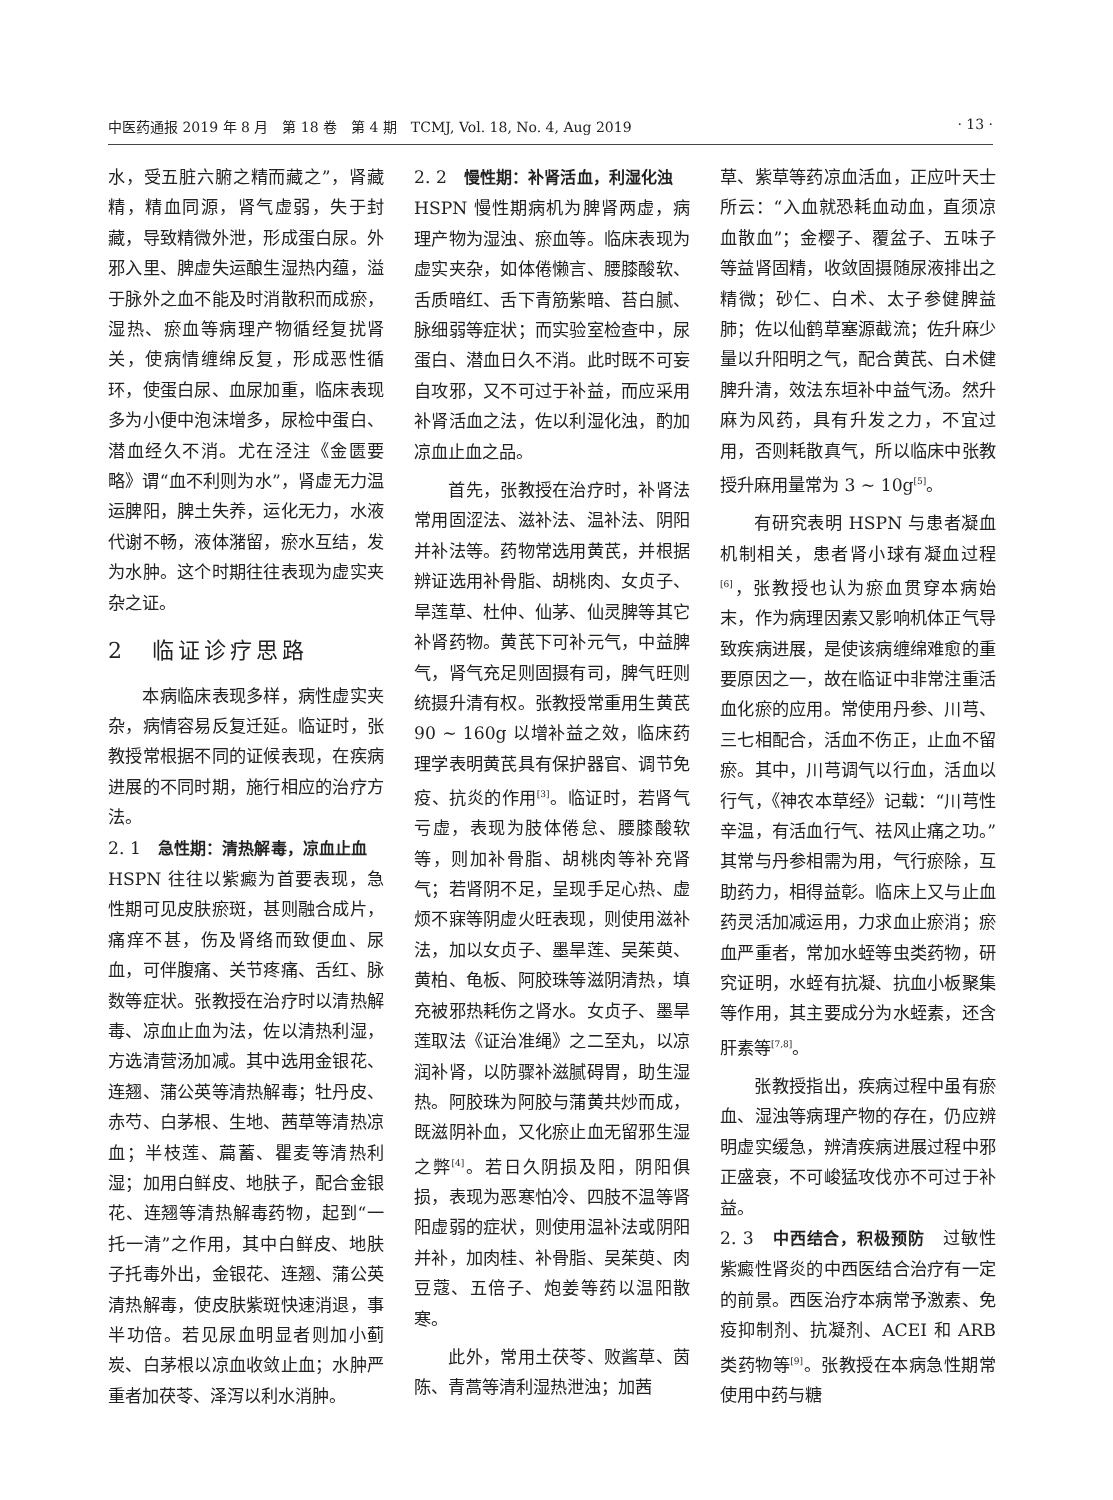中医药通报 2019 年 8 月　第 18 卷　第 4 期　TCMJ, Vol. 18, No. 4, Aug 2019 · 13 ·
水，受五脏六腑之精而藏之”，肾藏精，精血同源，肾气虚弱，失于封藏，导致精微外泄，形成蛋白尿。外邪入里、脾虚失运酿生湿热内蕴，溢于脉外之血不能及时消散积而成瘀，湿热、瘀血等病理产物循经复扰肾关，使病情缠绵反复，形成恶性循环，使蛋白尿、血尿加重，临床表现多为小便中泡沫增多，尿检中蛋白、潜血经久不消。尤在泾注《金匮要略》谓“血不利则为水”，肾虚无力温运脾阳，脾土失养，运化无力，水液代谢不畅，液体潴留，瘀水互结，发为水肿。这个时期往往表现为虚实夹杂之证。
2　临证诊疗思路
本病临床表现多样，病性虚实夹杂，病情容易反复迁延。临证时，张教授常根据不同的证候表现，在疾病进展的不同时期，施行相应的治疗方法。
2. 1　急性期：清热解毒，凉血止血　HSPN 往往以紫癜为首要表现，急性期可见皮肤瘀斑，甚则融合成片，痛痒不甚，伤及肾络而致便血、尿血，可伴腹痛、关节疼痛、舌红、脉数等症状。张教授在治疗时以清热解毒、凉血止血为法，佐以清热利湿，方选清营汤加减。其中选用金银花、连翘、蒲公英等清热解毒；牡丹皮、赤芍、白茅根、生地、茜草等清热凉血；半枝莲、萹蓄、瞿麦等清热利湿；加用白鲜皮、地肤子，配合金银花、连翘等清热解毒药物，起到“一托一清”之作用，其中白鲜皮、地肤子托毒外出，金银花、连翘、蒲公英清热解毒，使皮肤紫斑快速消退，事半功倍。若见尿血明显者则加小蓟炭、白茅根以凉血收敛止血；水肿严重者加茯苓、泽泻以利水消肿。
2. 2　慢性期：补肾活血，利湿化浊　HSPN 慢性期病机为脾肾两虚，病理产物为湿浊、瘀血等。临床表现为虚实夹杂，如体倦懒言、腰膝酸软、舌质暗红、舌下青筋紫暗、苔白腻、脉细弱等症状；而实验室检查中，尿蛋白、潜血日久不消。此时既不可妄自攻邪，又不可过于补益，而应采用补肾活血之法，佐以利湿化浊，酌加凉血止血之品。
首先，张教授在治疗时，补肾法常用固涩法、滋补法、温补法、阴阳并补法等。药物常选用黄芪，并根据辨证选用补骨脂、胡桃肉、女贞子、旱莲草、杜仲、仙茅、仙灵脾等其它补肾药物。黄芪下可补元气，中益脾气，肾气充足则固摄有司，脾气旺则统摄升清有权。张教授常重用生黄芪 90 ~ 160g 以增补益之效，临床药理学表明黄芪具有保护器官、调节免疫、抗炎的作用<sup>[3]</sup>。临证时，若肾气亏虚，表现为肢体倦怠、腰膝酸软等，则加补骨脂、胡桃肉等补充肾气；若肾阴不足，呈现手足心热、虚烦不寐等阴虚火旺表现，则使用滋补法，加以女贞子、墨旱莲、吴茱萸、黄柏、龟板、阿胶珠等滋阴清热，填充被邪热耗伤之肾水。女贞子、墨旱莲取法《证治准绳》之二至丸，以凉润补肾，以防骤补滋腻碍胃，助生湿热。阿胶珠为阿胶与蒲黄共炒而成，既滋阴补血，又化瘀止血无留邪生湿之弊<sup>[4]</sup>。若日久阴损及阳，阴阳俱损，表现为恶寒怕冷、四肢不温等肾阳虚弱的症状，则使用温补法或阴阳并补，加肉桂、补骨脂、吴茱萸、肉豆蔻、五倍子、炮姜等药以温阳散寒。
此外，常用土茯苓、败酱草、茵陈、青蒿等清利湿热泄浊；加茜
草、紫草等药凉血活血，正应叶天士所云：“入血就恐耗血动血，直须凉血散血”；金樱子、覆盆子、五味子等益肾固精，收敛固摄随尿液排出之精微；砂仁、白术、太子参健脾益肺；佐以仙鹤草塞源截流；佐升麻少量以升阳明之气，配合黄芪、白术健脾升清，效法东垣补中益气汤。然升麻为风药，具有升发之力，不宜过用，否则耗散真气，所以临床中张教授升麻用量常为 3 ~ 10g<sup>[5]</sup>。
有研究表明 HSPN 与患者凝血机制相关，患者肾小球有凝血过程<sup>[6]</sup>，张教授也认为瘀血贯穿本病始末，作为病理因素又影响机体正气导致疾病进展，是使该病缠绵难愈的重要原因之一，故在临证中非常注重活血化瘀的应用。常使用丹参、川芎、三七相配合，活血不伤正，止血不留瘀。其中，川芎调气以行血，活血以行气，《神农本草经》记载：“川芎性辛温，有活血行气、祛风止痛之功。”其常与丹参相需为用，气行瘀除，互助药力，相得益彰。临床上又与止血药灵活加减运用，力求血止瘀消；瘀血严重者，常加水蛭等虫类药物，研究证明，水蛭有抗凝、抗血小板聚集等作用，其主要成分为水蛭素，还含肝素等<sup>[7,8]</sup>。
张教授指出，疾病过程中虽有瘀血、湿浊等病理产物的存在，仍应辨明虚实缓急，辨清疾病进展过程中邪正盛衰，不可峻猛攻伐亦不可过于补益。
2. 3　中西结合，积极预防　过敏性紫癜性肾炎的中西医结合治疗有一定的前景。西医治疗本病常予激素、免疫抑制剂、抗凝剂、ACEI 和 ARB 类药物等<sup>[9]</sup>。张教授在本病急性期常使用中药与糖